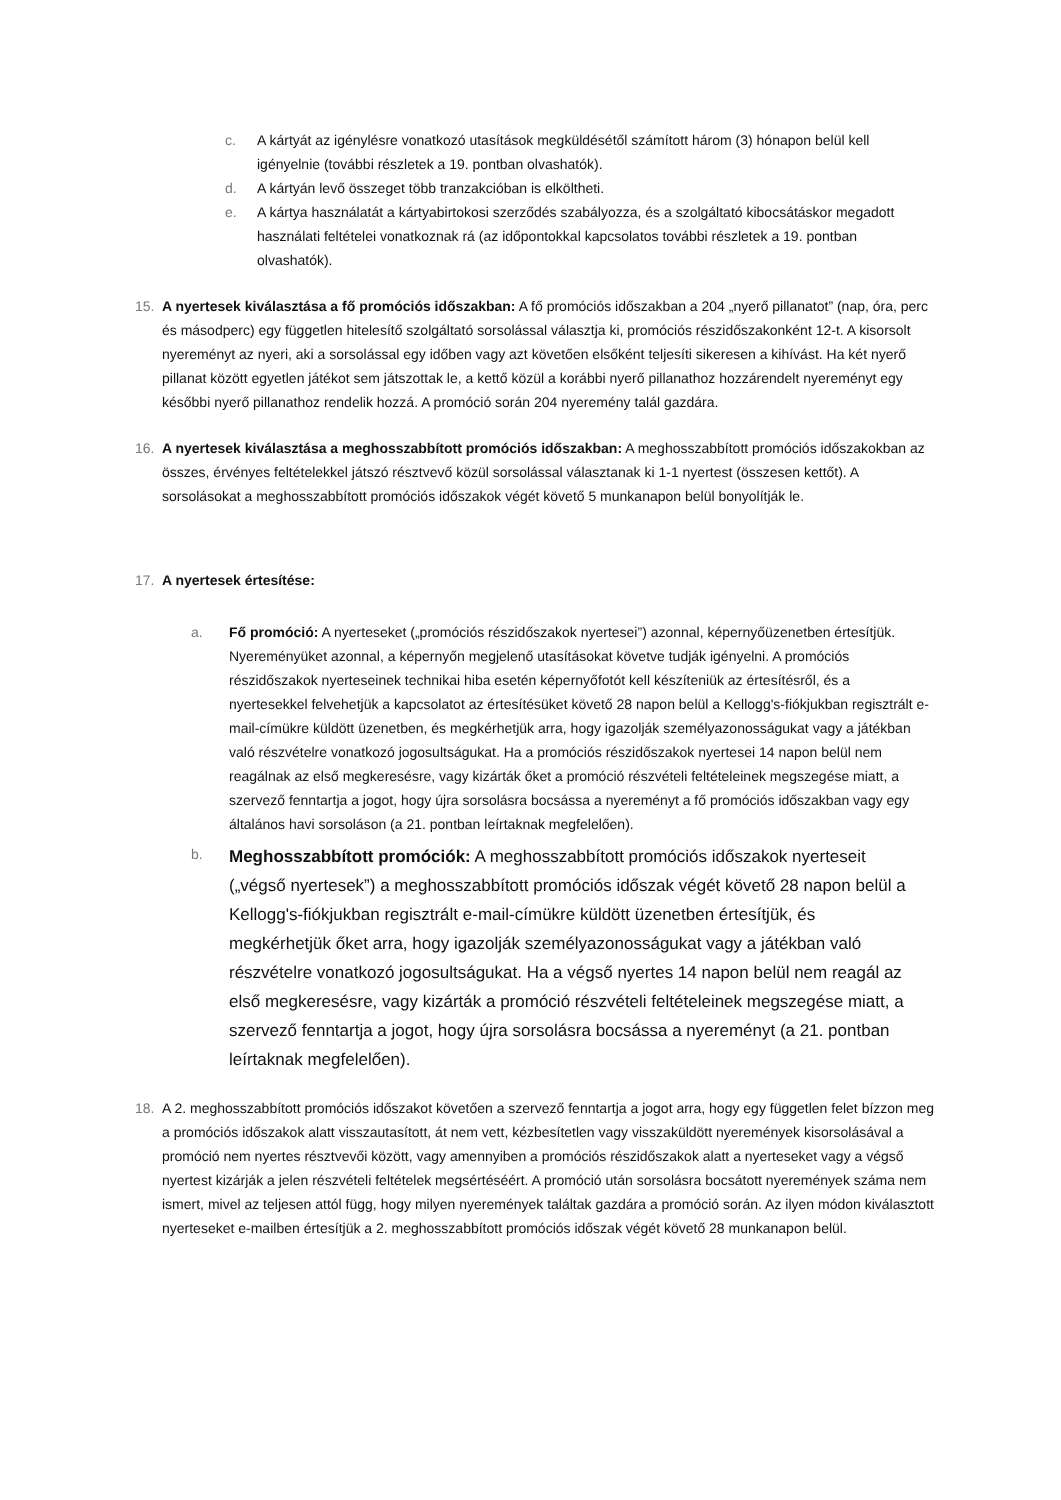c. A kártyát az igénylésre vonatkozó utasítások megküldésétől számított három (3) hónapon belül kell igényelnie (további részletek a 19. pontban olvashatók).
d. A kártyán levő összeget több tranzakcióban is elköltheti.
e. A kártya használatát a kártyabirtokosi szerződés szabályozza, és a szolgáltató kibocsátáskor megadott használati feltételei vonatkoznak rá (az időpontokkal kapcsolatos további részletek a 19. pontban olvashatók).
15. A nyertesek kiválasztása a fő promóciós időszakban: A fő promóciós időszakban a 204 „nyerő pillanatot” (nap, óra, perc és másodperc) egy független hitelesítő szolgáltató sorsolással választja ki, promóciós részidőszakonként 12-t. A kisorsolt nyereményt az nyeri, aki a sorsolással egy időben vagy azt követően elsőként teljesíti sikeresen a kihívást. Ha két nyerő pillanat között egyetlen játékot sem játszottak le, a kettő közül a korábbi nyerő pillanathoz hozzárendelt nyereményt egy későbbi nyerő pillanathoz rendelik hozzá. A promóció során 204 nyeremény talál gazdára.
16. A nyertesek kiválasztása a meghosszabbított promóciós időszakban: A meghosszabbított promóciós időszakokban az összes, érvényes feltételekkel játszó résztvevő közül sorsolással választanak ki 1-1 nyertest (összesen kettőt). A sorsolásokat a meghosszabbított promóciós időszakok végét követő 5 munkanapon belül bonyolítják le.
17. A nyertesek értesítése:
a. Fő promóció: A nyerteseket („promóciós részidőszakok nyertesei”) azonnal, képernyőüzenetben értesítjük. Nyereményüket azonnal, a képernyőn megjelenő utasításokat követve tudják igényelni. A promóciós részidőszakok nyerteseinek technikai hiba esetén képernyőfotót kell készíteniük az értesítésről, és a nyertesekkel felvehetjük a kapcsolatot az értesítésüket követő 28 napon belül a Kellogg's-fiókjukban regisztrált e-mail-címükre küldött üzenetben, és megkérhetjük arra, hogy igazolják személyazonosságukat vagy a játékban való részvételre vonatkozó jogosultságukat. Ha a promóciós részidőszakok nyertesei 14 napon belül nem reagálnak az első megkeresésre, vagy kizárták őket a promóció részvételi feltételeinek megszegése miatt, a szervező fenntartja a jogot, hogy újra sorsolásra bocsássa a nyereményt a fő promóciós időszakban vagy egy általános havi sorsoláson (a 21. pontban leírtaknak megfelelően).
b.
Meghosszabbított promóciók: A meghosszabbított promóciós időszakok nyerteseit („végső nyertesek”) a meghosszabbított promóciós időszak végét követő 28 napon belül a Kellogg's-fiókjukban regisztrált e-mail-címükre küldött üzenetben értesítjük, és megkérhetjük őket arra, hogy igazolják személyazonosságukat vagy a játékban való részvételre vonatkozó jogosultságukat. Ha a végső nyertes 14 napon belül nem reagál az első megkeresésre, vagy kizárták a promóció részvételi feltételeinek megszegése miatt, a szervező fenntartja a jogot, hogy újra sorsolásra bocsássa a nyereményt (a 21. pontban leírtaknak megfelelően).
18. A 2. meghosszabbított promóciós időszakot követően a szervező fenntartja a jogot arra, hogy egy független felet bízzon meg a promóciós időszakok alatt visszautasított, át nem vett, kézbesítetlen vagy visszaküldött nyeremények kisorsolásával a promóció nem nyertes résztvevői között, vagy amennyiben a promóciós részidőszakok alatt a nyerteseket vagy a végső nyertest kizárják a jelen részvételi feltételek megsértéséért. A promóció után sorsolásra bocsátott nyeremények száma nem ismert, mivel az teljesen attól függ, hogy milyen nyeremények találtak gazdára a promóció során. Az ilyen módon kiválasztott nyerteseket e-mailben értesítjük a 2. meghosszabbított promóciós időszak végét követő 28 munkanapon belül.